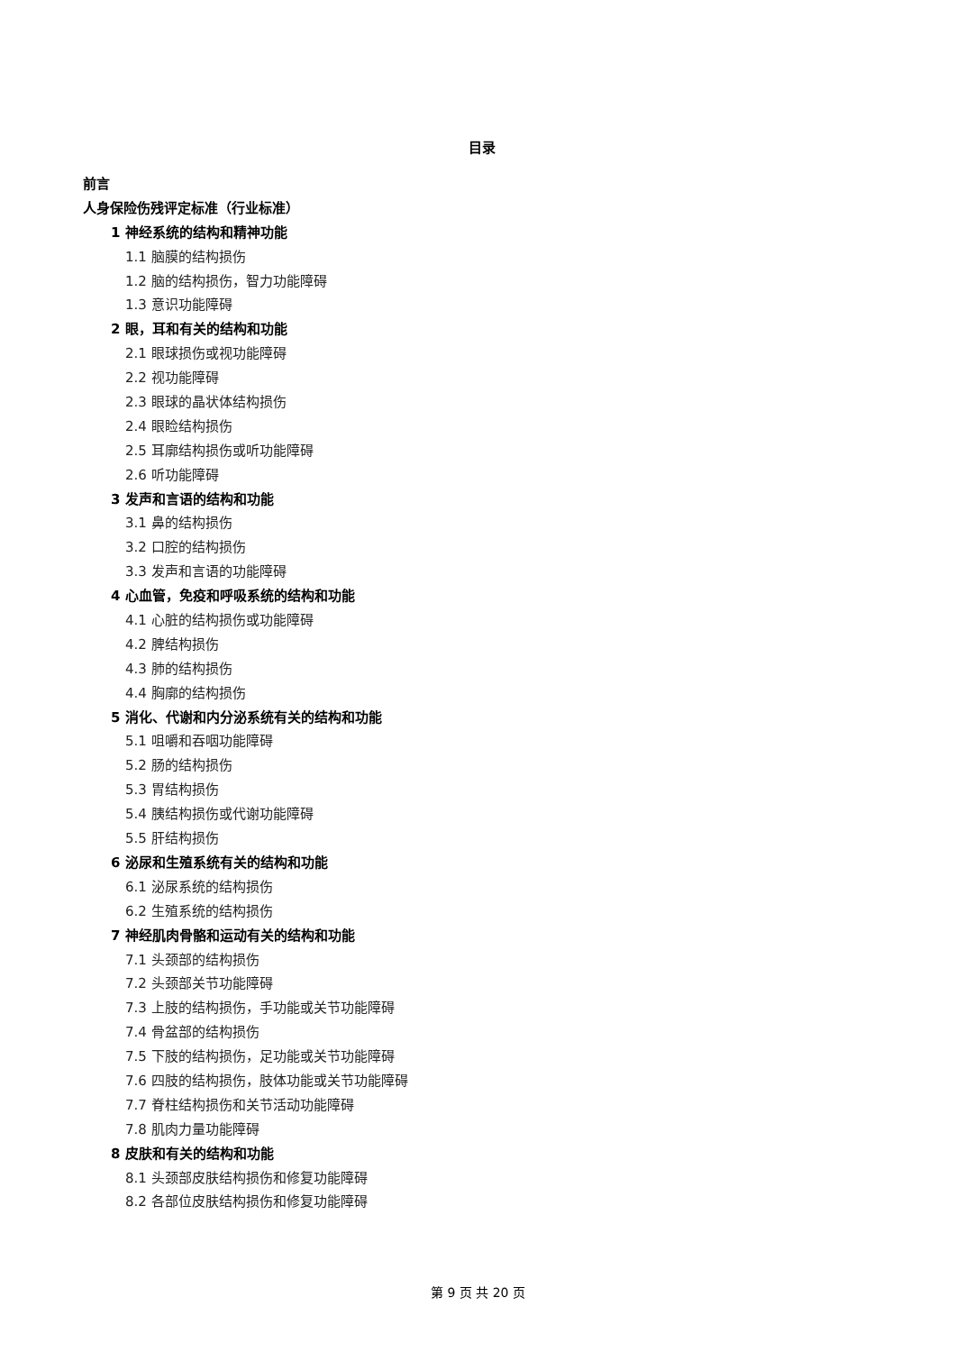目录
前言
人身保险伤残评定标准（行业标准）
1 神经系统的结构和精神功能
1.1 脑膜的结构损伤
1.2 脑的结构损伤，智力功能障碍
1.3 意识功能障碍
2 眼，耳和有关的结构和功能
2.1 眼球损伤或视功能障碍
2.2 视功能障碍
2.3 眼球的晶状体结构损伤
2.4 眼睑结构损伤
2.5 耳廓结构损伤或听功能障碍
2.6 听功能障碍
3 发声和言语的结构和功能
3.1 鼻的结构损伤
3.2 口腔的结构损伤
3.3 发声和言语的功能障碍
4 心血管，免疫和呼吸系统的结构和功能
4.1 心脏的结构损伤或功能障碍
4.2 脾结构损伤
4.3 肺的结构损伤
4.4 胸廓的结构损伤
5 消化、代谢和内分泌系统有关的结构和功能
5.1 咀嚼和吞咽功能障碍
5.2 肠的结构损伤
5.3 胃结构损伤
5.4 胰结构损伤或代谢功能障碍
5.5 肝结构损伤
6 泌尿和生殖系统有关的结构和功能
6.1 泌尿系统的结构损伤
6.2 生殖系统的结构损伤
7 神经肌肉骨骼和运动有关的结构和功能
7.1 头颈部的结构损伤
7.2 头颈部关节功能障碍
7.3 上肢的结构损伤，手功能或关节功能障碍
7.4 骨盆部的结构损伤
7.5 下肢的结构损伤，足功能或关节功能障碍
7.6 四肢的结构损伤，肢体功能或关节功能障碍
7.7 脊柱结构损伤和关节活动功能障碍
7.8 肌肉力量功能障碍
8 皮肤和有关的结构和功能
8.1 头颈部皮肤结构损伤和修复功能障碍
8.2 各部位皮肤结构损伤和修复功能障碍
第 9 页 共 20 页